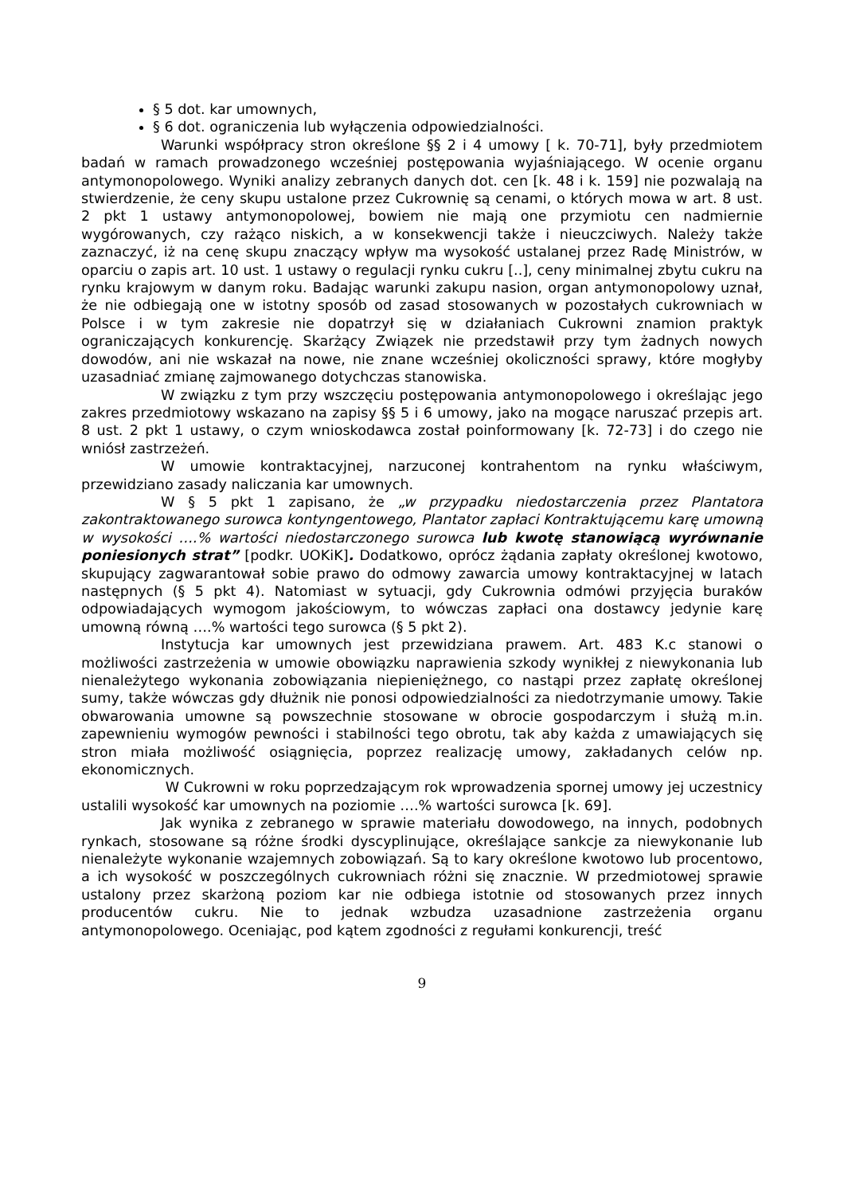§ 5 dot. kar umownych,
§ 6 dot. ograniczenia lub wyłączenia odpowiedzialności.
Warunki współpracy stron określone §§ 2 i 4 umowy [ k. 70-71], były przedmiotem badań w ramach prowadzonego wcześniej postępowania wyjaśniającego. W ocenie organu antymonopolowego. Wyniki analizy zebranych danych dot. cen [k. 48 i k. 159] nie pozwalają na stwierdzenie, że ceny skupu ustalone przez Cukrownię są cenami, o których mowa w art. 8 ust. 2 pkt 1 ustawy antymonopolowej, bowiem nie mają one przymiotu cen nadmiernie wygórowanych, czy rażąco niskich, a w konsekwencji także i nieuczciwych. Należy także zaznaczyć, iż na cenę skupu znaczący wpływ ma wysokość ustalanej przez Radę Ministrów, w oparciu o zapis art. 10 ust. 1 ustawy o regulacji rynku cukru [..], ceny minimalnej zbytu cukru na rynku krajowym w danym roku. Badając warunki zakupu nasion, organ antymonopolowy uznał, że nie odbiegają one w istotny sposób od zasad stosowanych w pozostałych cukrowniach w Polsce i w tym zakresie nie dopatrzył się w działaniach Cukrowni znamion praktyk ograniczających konkurencję. Skarżący Związek nie przedstawił przy tym żadnych nowych dowodów, ani nie wskazał na nowe, nie znane wcześniej okoliczności sprawy, które mogłyby uzasadniać zmianę zajmowanego dotychczas stanowiska.
W związku z tym przy wszczęciu postępowania antymonopolowego i określając jego zakres przedmiotowy wskazano na zapisy §§ 5 i 6 umowy, jako na mogące naruszać przepis art. 8 ust. 2 pkt 1 ustawy, o czym wnioskodawca został poinformowany [k. 72-73] i do czego nie wniósł zastrzeżeń.
W umowie kontraktacyjnej, narzuconej kontrahentom na rynku właściwym, przewidziano zasady naliczania kar umownych.
W § 5 pkt 1 zapisano, że „w przypadku niedostarczenia przez Plantatora zakontraktowanego surowca kontyngentowego, Plantator zapłaci Kontraktującemu karę umowną w wysokości ….% wartości niedostarczonego surowca lub kwotę stanowiącą wyrównanie poniesionych strat” [podkr. UOKiK]. Dodatkowo, oprócz żądania zapłaty określonej kwotowo, skupujący zagwarantował sobie prawo do odmowy zawarcia umowy kontraktacyjnej w latach następnych (§ 5 pkt 4). Natomiast w sytuacji, gdy Cukrownia odmówi przyjęcia buraków odpowiadających wymogom jakościowym, to wówczas zapłaci ona dostawcy jedynie karę umowną równą ….% wartości tego surowca (§ 5 pkt 2).
Instytucja kar umownych jest przewidziana prawem. Art. 483 K.c stanowi o możliwości zastrzeżenia w umowie obowiązku naprawienia szkody wynikłej z niewykonania lub nienależytego wykonania zobowiązania niepieniężnego, co nastąpi przez zapłatę określonej sumy, także wówczas gdy dłużnik nie ponosi odpowiedzialności za niedotrzymanie umowy. Takie obwarowania umowne są powszechnie stosowane w obrocie gospodarczym i służą m.in. zapewnieniu wymogów pewności i stabilności tego obrotu, tak aby każda z umawiających się stron miała możliwość osiągnięcia, poprzez realizację umowy, zakładanych celów np. ekonomicznych.
W Cukrowni w roku poprzedzającym rok wprowadzenia spornej umowy jej uczestnicy ustalili wysokość kar umownych na poziomie ….% wartości surowca [k. 69].
Jak wynika z zebranego w sprawie materiału dowodowego, na innych, podobnych rynkach, stosowane są różne środki dyscyplinujące, określające sankcje za niewykonanie lub nienależyte wykonanie wzajemnych zobowiązań. Są to kary określone kwotowo lub procentowo, a ich wysokość w poszczególnych cukrowniach różni się znacznie. W przedmiotowej sprawie ustalony przez skarżoną poziom kar nie odbiega istotnie od stosowanych przez innych producentów cukru. Nie to jednak wzbudza uzasadnione zastrzeżenia organu antymonopolowego. Oceniając, pod kątem zgodności z regułami konkurencji, treść
9